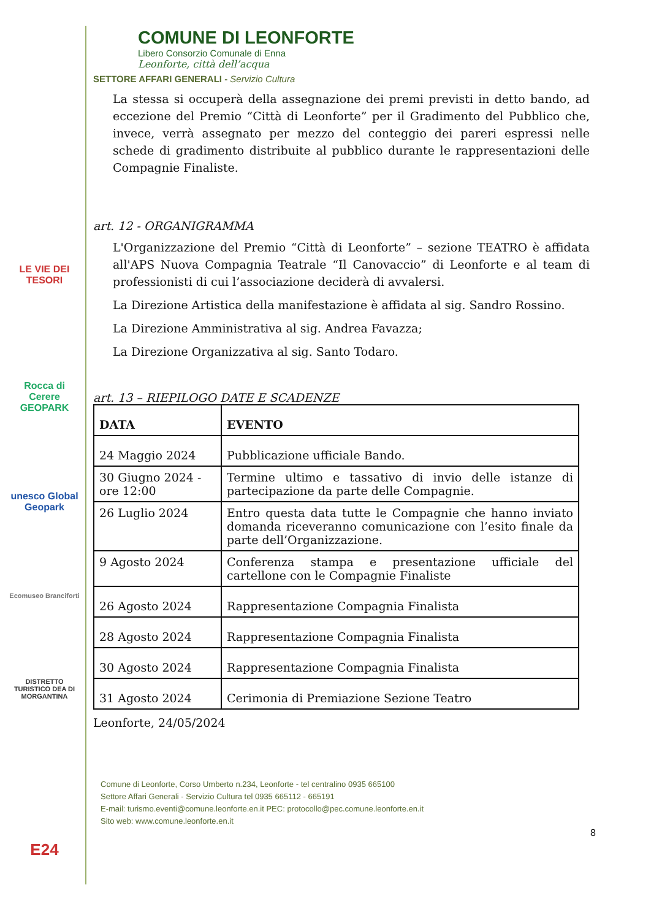LE VIE DEI TESORI
Rocca di Cerere GEOPARK
unesco Global Geopark
Ecomuseo Branciforti
DISTRETTO TURISTICO DEA DI MORGANTINA
E24
COMUNE DI LEONFORTE
Libero Consorzio Comunale di Enna
Leonforte, città dell’acqua
SETTORE AFFARI GENERALI - Servizio Cultura
La stessa si occuperà della assegnazione dei premi previsti in detto bando, ad eccezione del Premio “Città di Leonforte” per il Gradimento del Pubblico che, invece, verrà assegnato per mezzo del conteggio dei pareri espressi nelle schede di gradimento distribuite al pubblico durante le rappresentazioni delle Compagnie Finaliste.
art. 12 - ORGANIGRAMMA
L'Organizzazione del Premio “Città di Leonforte” – sezione TEATRO è affidata all'APS Nuova Compagnia Teatrale “Il Canovaccio” di Leonforte e al team di professionisti di cui l’associazione deciderà di avvalersi.
La Direzione Artistica della manifestazione è affidata al sig. Sandro Rossino.
La Direzione Amministrativa al sig. Andrea Favazza;
La Direzione Organizzativa al sig. Santo Todaro.
art. 13 – RIEPILOGO DATE E SCADENZE
| DATA | EVENTO |
| --- | --- |
| 24 Maggio 2024 | Pubblicazione ufficiale Bando. |
| 30 Giugno 2024 - ore 12:00 | Termine ultimo e tassativo di invio delle istanze di partecipazione da parte delle Compagnie. |
| 26 Luglio 2024 | Entro questa data tutte le Compagnie che hanno inviato domanda riceveranno comunicazione con l’esito finale da parte dell’Organizzazione. |
| 9 Agosto 2024 | Conferenza stampa e presentazione ufficiale del cartellone con le Compagnie Finaliste |
| 26 Agosto 2024 | Rappresentazione Compagnia Finalista |
| 28 Agosto 2024 | Rappresentazione Compagnia Finalista |
| 30 Agosto 2024 | Rappresentazione Compagnia Finalista |
| 31 Agosto 2024 | Cerimonia di Premiazione Sezione Teatro |
Leonforte, 24/05/2024
Comune di Leonforte, Corso Umberto n.234, Leonforte - tel centralino 0935 665100
Settore Affari Generali - Servizio Cultura tel 0935 665112 - 665191
E-mail: turismo.eventi@comune.leonforte.en.it PEC: protocollo@pec.comune.leonforte.en.it
Sito web: www.comune.leonforte.en.it
8